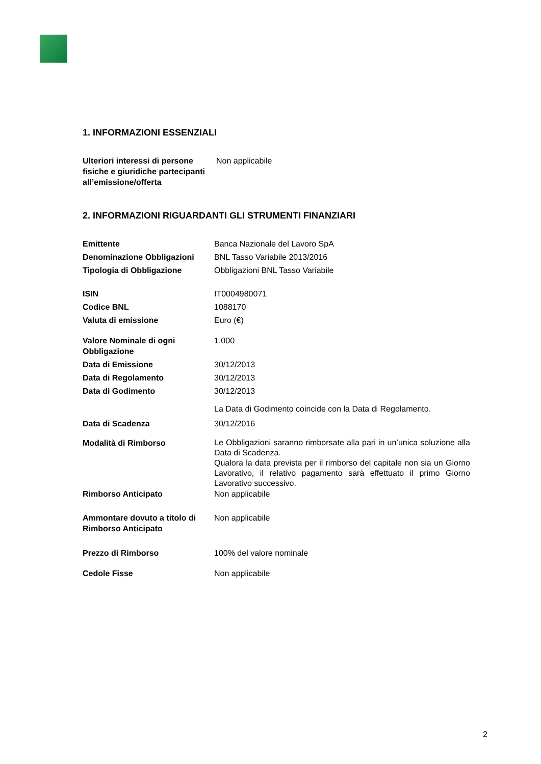1. INFORMAZIONI ESSENZIALI
| Ulteriori interessi di persone fisiche e giuridiche partecipanti all’emissione/offerta | Non applicabile |
2. INFORMAZIONI RIGUARDANTI GLI STRUMENTI FINANZIARI
| Emittente | Banca Nazionale del Lavoro SpA |
| Denominazione Obbligazioni | BNL Tasso Variabile 2013/2016 |
| Tipologia di Obbligazione | Obbligazioni BNL Tasso Variabile |
| ISIN | IT0004980071 |
| Codice BNL | 1088170 |
| Valuta di emissione | Euro (€) |
| Valore Nominale di ogni Obbligazione | 1.000 |
| Data di Emissione | 30/12/2013 |
| Data di Regolamento | 30/12/2013 |
| Data di Godimento | 30/12/2013 |
| | La Data di Godimento coincide con la Data di Regolamento. |
| Data di Scadenza | 30/12/2016 |
| Modalità di Rimborso | Le Obbligazioni saranno rimborsate alla pari in un’unica soluzione alla Data di Scadenza. Qualora la data prevista per il rimborso del capitale non sia un Giorno Lavorativo, il relativo pagamento sarà effettuato il primo Giorno Lavorativo successivo. |
| Rimborso Anticipato | Non applicabile |
| Ammontare dovuto a titolo di Rimborso Anticipato | Non applicabile |
| Prezzo di Rimborso | 100% del valore nominale |
| Cedole Fisse | Non applicabile |
2